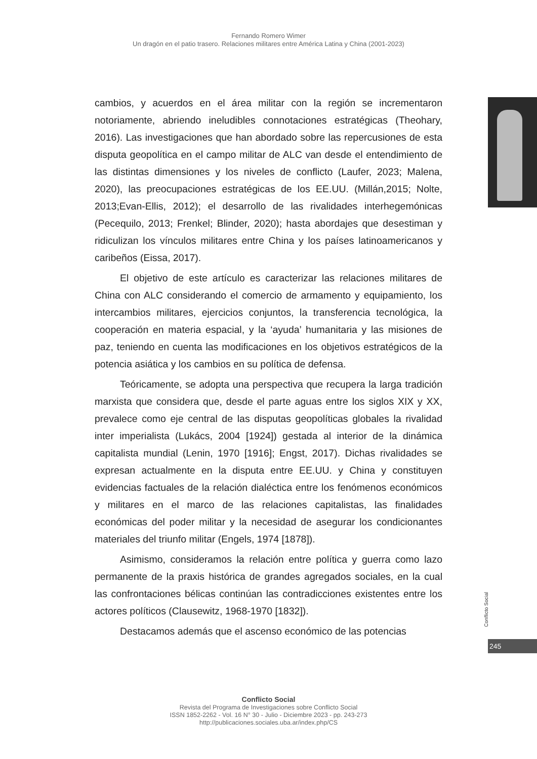Fernando Romero Wimer
Un dragón en el patio trasero. Relaciones militares entre América Latina y China (2001-2023)
cambios, y acuerdos en el área militar con la región se incrementaron notoriamente, abriendo ineludibles connotaciones estratégicas (Theohary, 2016). Las investigaciones que han abordado sobre las repercusiones de esta disputa geopolítica en el campo militar de ALC van desde el entendimiento de las distintas dimensiones y los niveles de conflicto (Laufer, 2023; Malena, 2020), las preocupaciones estratégicas de los EE.UU. (Millán,2015; Nolte, 2013;Evan-Ellis, 2012); el desarrollo de las rivalidades interhegemónicas (Pecequilo, 2013; Frenkel; Blinder, 2020); hasta abordajes que desestiman y ridiculizan los vínculos militares entre China y los países latinoamericanos y caribeños (Eissa, 2017).
El objetivo de este artículo es caracterizar las relaciones militares de China con ALC considerando el comercio de armamento y equipamiento, los intercambios militares, ejercicios conjuntos, la transferencia tecnológica, la cooperación en materia espacial, y la ‘ayuda’ humanitaria y las misiones de paz, teniendo en cuenta las modificaciones en los objetivos estratégicos de la potencia asiática y los cambios en su política de defensa.
Teóricamente, se adopta una perspectiva que recupera la larga tradición marxista que considera que, desde el parte aguas entre los siglos XIX y XX, prevalece como eje central de las disputas geopolíticas globales la rivalidad inter imperialista (Lukács, 2004 [1924]) gestada al interior de la dinámica capitalista mundial (Lenin, 1970 [1916]; Engst, 2017). Dichas rivalidades se expresan actualmente en la disputa entre EE.UU. y China y constituyen evidencias factuales de la relación dialéctica entre los fenómenos económicos y militares en el marco de las relaciones capitalistas, las finalidades económicas del poder militar y la necesidad de asegurar los condicionantes materiales del triunfo militar (Engels, 1974 [1878]).
Asimismo, consideramos la relación entre política y guerra como lazo permanente de la praxis histórica de grandes agregados sociales, en la cual las confrontaciones bélicas continúan las contradicciones existentes entre los actores políticos (Clausewitz, 1968-1970 [1832]).
Destacamos además que el ascenso económico de las potencias
Conflicto Social
245
Conflicto Social
Revista del Programa de Investigaciones sobre Conflicto Social
ISSN 1852-2262 - Vol. 16 N° 30 - Julio - Diciembre 2023 - pp. 243-273
http://publicaciones.sociales.uba.ar/index.php/CS